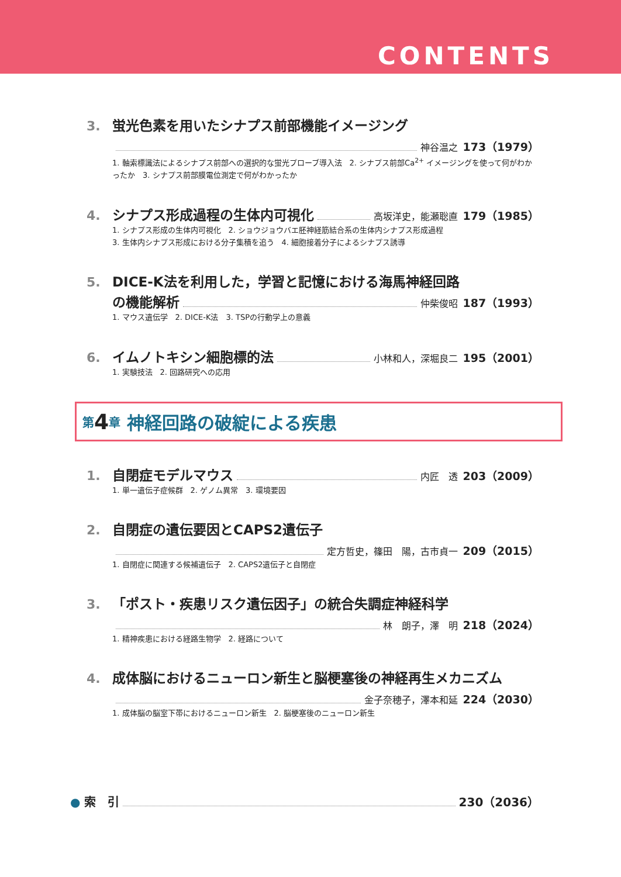CONTENTS
3. 蛍光色素を用いたシナプス前部機能イメージング
神谷温之 173（1979）
1. 軸索標識法によるシナプス前部への選択的な蛍光プローブ導入法　2. シナプス前部Ca<sup>2+</sup> イメージングを使って何がわかったか　3. シナプス前部膜電位測定で何がわかったか
4. シナプス形成過程の生体内可視化 高坂洋史，能瀬聡直 179（1985）
1. シナプス形成の生体内可視化　2. ショウジョウバエ胚神経筋結合系の生体内シナプス形成過程
3. 生体内シナプス形成における分子集積を追う　4. 細胞接着分子によるシナプス誘導
5. DICE-K法を利用した，学習と記憶における海馬神経回路
の機能解析 仲柴俊昭 187（1993）
1. マウス遺伝学　2. DICE-K法　3. TSPの行動学上の意義
6. イムノトキシン細胞標的法 小林和人，深堀良二 195（2001）
1. 実験技法　2. 回路研究への応用
第 4 章 神経回路の破綻による疾患
1. 自閉症モデルマウス 内匠　透 203（2009）
1. 単一遺伝子症候群　2. ゲノム異常　3. 環境要因
2. 自閉症の遺伝要因とCAPS2遺伝子
定方哲史，篠田　陽，古市貞一 209（2015）
1. 自閉症に関連する候補遺伝子　2. CAPS2遺伝子と自閉症
3. 「ポスト・疾患リスク遺伝因子」の統合失調症神経科学
林　朗子，澤　明 218（2024）
1. 精神疾患における経路生物学　2. 経路について
4. 成体脳におけるニューロン新生と脳梗塞後の神経再生メカニズム
金子奈穂子，澤本和延 224（2030）
1. 成体脳の脳室下帯におけるニューロン新生　2. 脳梗塞後のニューロン新生
● 索　引 230（2036）